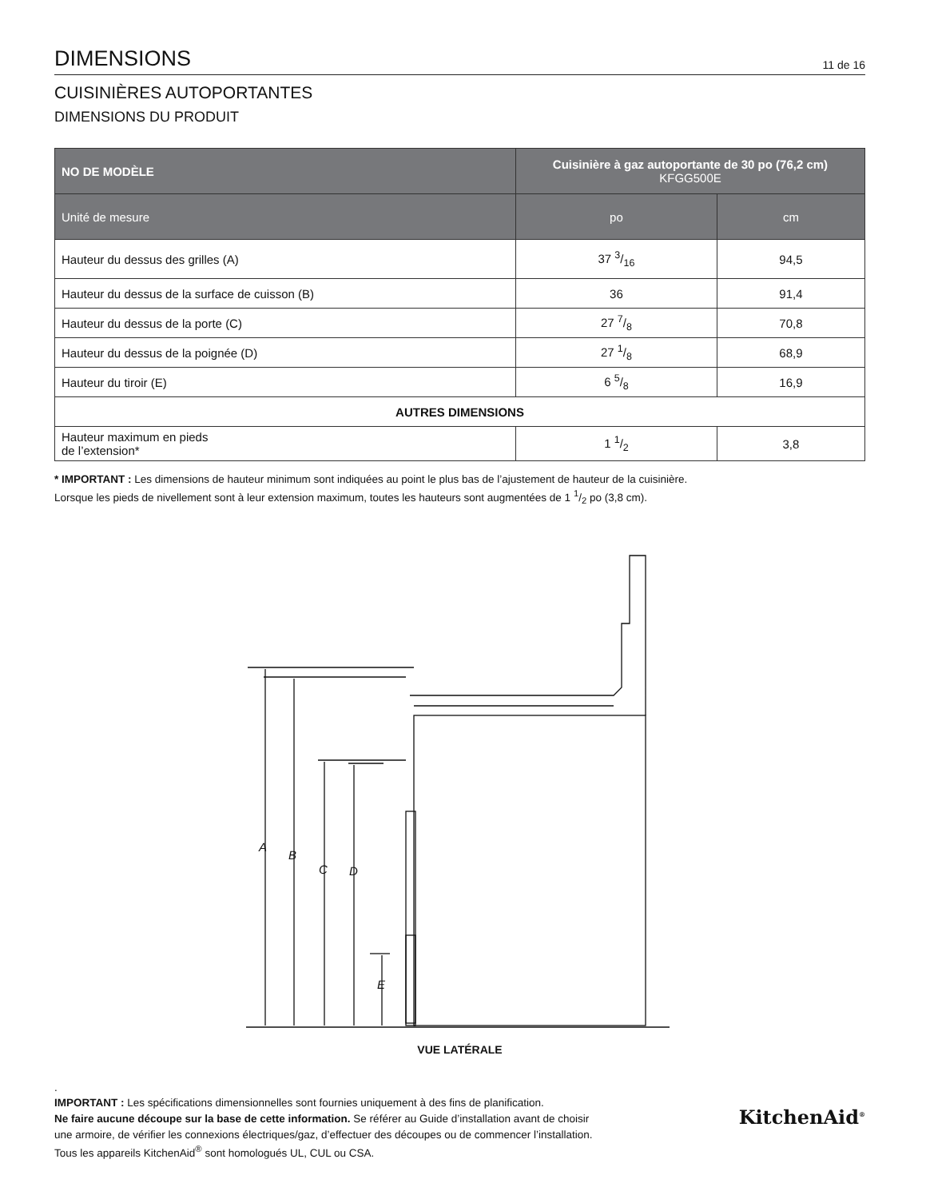DIMENSIONS
11 de 16
CUISINIÈRES AUTOPORTANTES
DIMENSIONS DU PRODUIT
| NO DE MODÈLE | Cuisinière à gaz autoportante de 30 po (76,2 cm) KFGG500E | |
| --- | --- | --- |
| Unité de mesure | po | cm |
| Hauteur du dessus des grilles (A) | 37 3/16 | 94,5 |
| Hauteur du dessus de la surface de cuisson (B) | 36 | 91,4 |
| Hauteur du dessus de la porte (C) | 27 7/8 | 70,8 |
| Hauteur du dessus de la poignée (D) | 27 1/8 | 68,9 |
| Hauteur du tiroir (E) | 6 5/8 | 16,9 |
| AUTRES DIMENSIONS | | |
| Hauteur maximum en pieds de l’extension* | 1 1/2 | 3,8 |
* IMPORTANT : Les dimensions de hauteur minimum sont indiquées au point le plus bas de l’ajustement de hauteur de la cuisinière.
Lorsque les pieds de nivellement sont à leur extension maximum, toutes les hauteurs sont augmentées de 1 1/2 po (3,8 cm).
A
B
C
D
E
VUE LATÉRALE
.
IMPORTANT : Les spécifications dimensionnelles sont fournies uniquement à des fins de planification.
Ne faire aucune découpe sur la base de cette information. Se référer au Guide d’installation avant de choisir
une armoire, de vérifier les connexions électriques/gaz, d’effectuer des découpes ou de commencer l’installation.
Tous les appareils KitchenAid<sup>®</sup> sont homologués UL, CUL ou CSA.
KitchenAid<sup>®</sup>